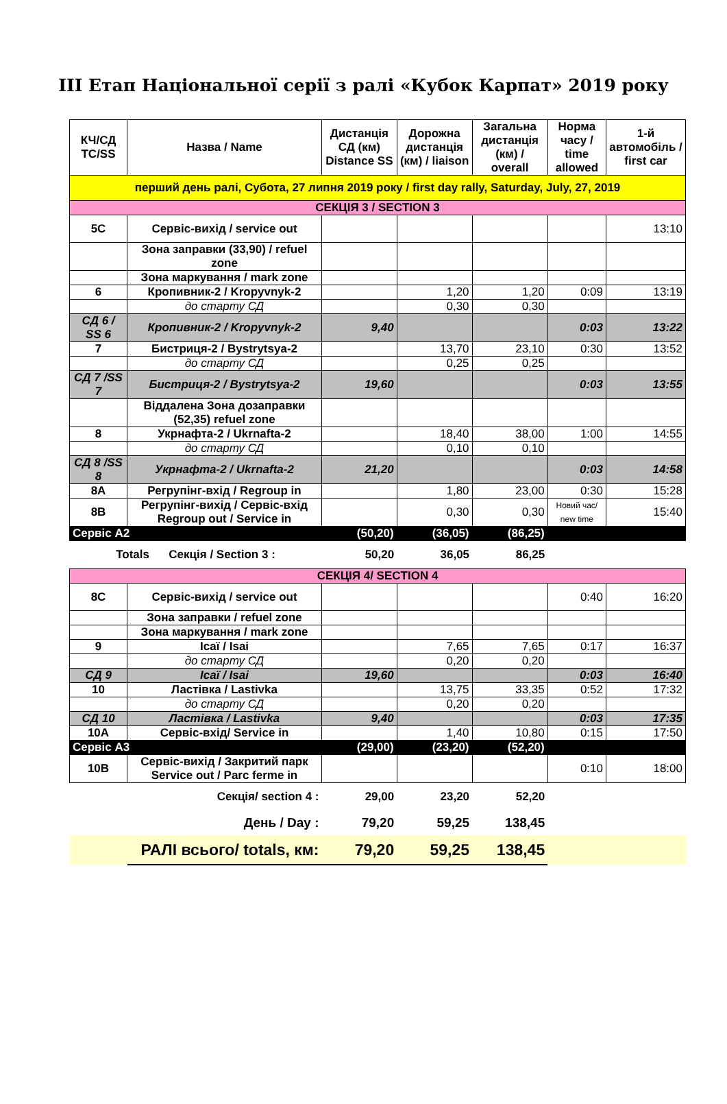ІІІ Етап Національної серії з ралі «Кубок Карпат» 2019 року
| КЧ/СД TC/SS | Назва / Name | Дистанція СД (км) Distance SS | Дорожна дистанція (км) / liaison | Загальна дистанція (км) / overall | Норма часу / time allowed | 1-й автомобіль / first car |
| --- | --- | --- | --- | --- | --- | --- |
| перший день ралі, Субота, 27 липня 2019 року / first day rally, Saturday, July, 27, 2019 | | | | | | |
| СЕКЦІЯ 3 / SECTION 3 | | | | | | |
| 5C | Сервіс-вихід / service out | | | | | 13:10 |
| | Зона заправки (33,90) / refuel zone | | | | | |
| | Зона маркування / mark zone | | | | | |
| 6 | Кропивник-2 / Kropyvnyk-2 | | 1,20 | 1,20 | 0:09 | 13:19 |
| | до старту СД | | 0,30 | 0,30 | | |
| СД 6 / SS 6 | Кропивник-2 / Kropyvnyk-2 | 9,40 | | | 0:03 | 13:22 |
| 7 | Бистриця-2 / Bystrytsya-2 | | 13,70 | 23,10 | 0:30 | 13:52 |
| | до старту СД | | 0,25 | 0,25 | | |
| СД 7 /SS 7 | Бистриця-2 / Bystrytsya-2 | 19,60 | | | 0:03 | 13:55 |
| | Віддалена Зона дозаправки (52,35) refuel zone | | | | | |
| 8 | Укрнафта-2 / Ukrnafta-2 | | 18,40 | 38,00 | 1:00 | 14:55 |
| | до старту СД | | 0,10 | 0,10 | | |
| СД 8 /SS 8 | Укрнафта-2 / Ukrnafta-2 | 21,20 | | | 0:03 | 14:58 |
| 8A | Регрупінг-вхід / Regroup in | | 1,80 | 23,00 | 0:30 | 15:28 |
| 8B | Регрупінг-вихід / Сервіс-вхід Regroup out / Service in | | 0,30 | 0,30 | Новий час/ new time | 15:40 |
| Сервіс А2 | | (50,20) | (36,05) | (86,25) | | |
| Totals Секція / Section 3 : | | 50,20 | 36,05 | 86,25 | | |
| СЕКЦІЯ 4/ SECTION 4 | | | | | | |
| 8C | Сервіс-вихід / service out | | | | 0:40 | 16:20 |
| | Зона заправки / refuel zone | | | | | |
| | Зона маркування / mark zone | | | | | |
| 9 | Ісаї / Isai | | 7,65 | 7,65 | 0:17 | 16:37 |
| | до старту СД | | 0,20 | 0,20 | | |
| СД 9 | Ісаї / Isai | 19,60 | | | 0:03 | 16:40 |
| 10 | Ластівка / Lastivka | | 13,75 | 33,35 | 0:52 | 17:32 |
| | до старту СД | | 0,20 | 0,20 | | |
| СД 10 | Ластівка / Lastivka | 9,40 | | | 0:03 | 17:35 |
| 10A | Сервіс-вхід/ Service in | | 1,40 | 10,80 | 0:15 | 17:50 |
| Сервіс А3 | | (29,00) | (23,20) | (52,20) | | |
| 10B | Сервіс-вихід / Закритий парк Service out / Parc ferme in | | | | 0:10 | 18:00 |
| Секція/ section 4 : | | 29,00 | 23,20 | 52,20 | | |
| День / Day : | | 79,20 | 59,25 | 138,45 | | |
| | РАЛІ всього/ totals, км: | 79,20 | 59,25 | 138,45 | | |